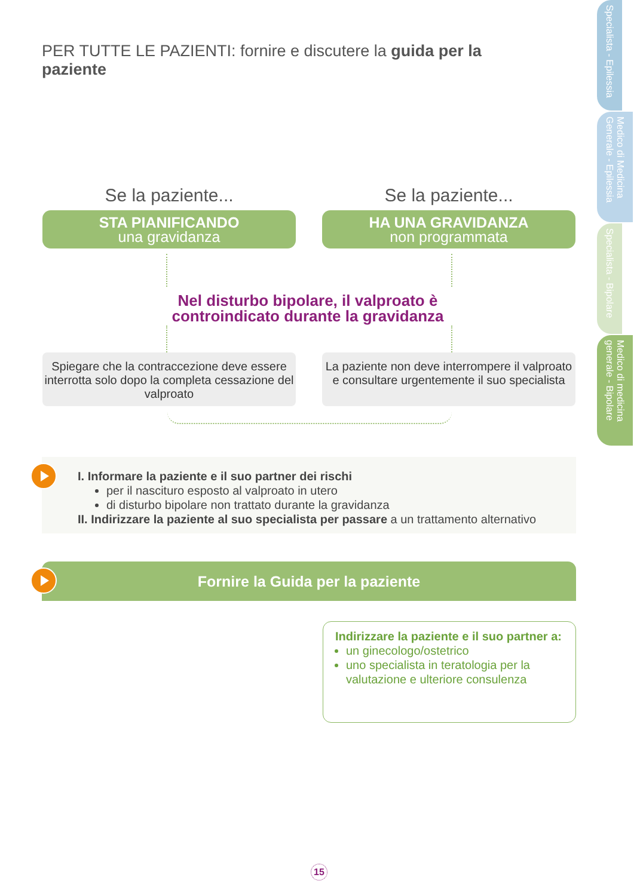PER TUTTE LE PAZIENTI: fornire e discutere la guida per la paziente
Specialista - Epilessia
Medico di Medicina Generale - Epilessia
Specialista - Bipolare
Medico di medicina generale - Bipolare
Se la paziente...
STA PIANIFICANDO
una gravidanza
Se la paziente...
HA UNA GRAVIDANZA
non programmata
Nel disturbo bipolare, il valproato è controindicato durante la gravidanza
Spiegare che la contraccezione deve essere interrotta solo dopo la completa cessazione del valproato
La paziente non deve interrompere il valproato e consultare urgentemente il suo specialista
I. Informare la paziente e il suo partner dei rischi
per il nascituro esposto al valproato in utero
di disturbo bipolare non trattato durante la gravidanza
II. Indirizzare la paziente al suo specialista per passare a un trattamento alternativo
Fornire la Guida per la paziente
Indirizzare la paziente e il suo partner a:
un ginecologo/ostetrico
uno specialista in teratologia per la valutazione e ulteriore consulenza
15